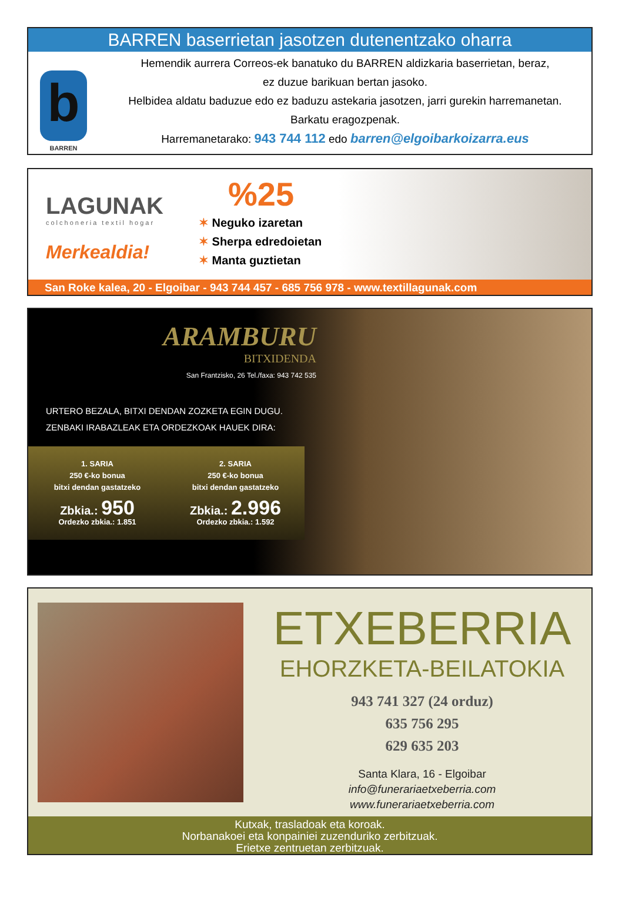BARREN baserrietan jasotzen dutenentzako oharra
b
BARREN
Hemendik aurrera Correos-ek banatuko du BARREN aldizkaria baserrietan, beraz,
ez duzue barikuan bertan jasoko.
Helbidea aldatu baduzue edo ez baduzu astekaria jasotzen, jarri gurekin harremanetan.
Barkatu eragozpenak.
Harremanetarako: 943 744 112 edo barren@elgoibarkoizarra.eus
LAGUNAK
colchoneria textil hogar
Merkealdia!
%25
✶ Neguko izaretan
✶ Sherpa edredoietan
✶ Manta guztietan
San Roke kalea, 20 - Elgoibar - 943 744 457 - 685 756 978 - www.textillagunak.com
ARAMBURU
BITXIDENDA
San Frantzisko, 26 Tel./faxa: 943 742 535
URTERO BEZALA, BITXI DENDAN ZOZKETA EGIN DUGU.
ZENBAKI IRABAZLEAK ETA ORDEZKOAK HAUEK DIRA:
1. SARIA
250 €-ko bonua
bitxi dendan gastatzeko
Zbkia.: 950
Ordezko zbkia.: 1.851
2. SARIA
250 €-ko bonua
bitxi dendan gastatzeko
Zbkia.: 2.996
Ordezko zbkia.: 1.592
ETXEBERRIA
EHORZKETA-BEILATOKIA
943 741 327 (24 orduz)
635 756 295
629 635 203
Santa Klara, 16 - Elgoibar
info@funerariaetxeberria.com
www.funerariaetxeberria.com
Kutxak, trasladoak eta koroak.
Norbanakoei eta konpainiei zuzenduriko zerbitzuak.
Erietxe zentruetan zerbitzuak.